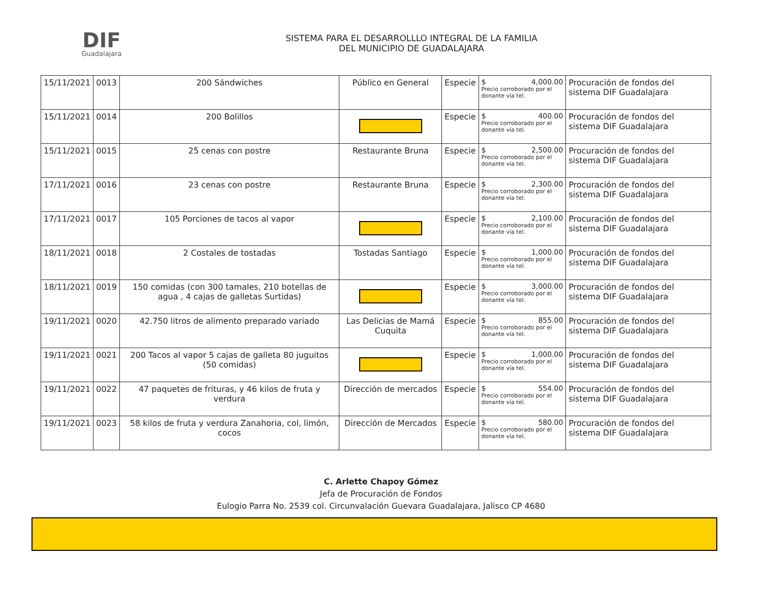DIF
Guadalajara
SISTEMA PARA EL DESARROLLLO INTEGRAL DE LA FAMILIA
DEL MUNICIPIO DE GUADALAJARA
| 15/11/2021 | 0013 | 200 Sándwiches | Público en General | Especie | $ 4,000.00 Precio corroborado por el donante vía tel. | Procuración de fondos del sistema DIF Guadalajara |
| 15/11/2021 | 0014 | 200 Bolillos | | Especie | $ 400.00 Precio corroborado por el donante vía tel. | Procuración de fondos del sistema DIF Guadalajara |
| 15/11/2021 | 0015 | 25 cenas con postre | Restaurante Bruna | Especie | $ 2,500.00 Precio corroborado por el donante vía tel. | Procuración de fondos del sistema DIF Guadalajara |
| 17/11/2021 | 0016 | 23 cenas con postre | Restaurante Bruna | Especie | $ 2,300.00 Precio corroborado por el donante vía tel. | Procuración de fondos del sistema DIF Guadalajara |
| 17/11/2021 | 0017 | 105 Porciones de tacos al vapor | | Especie | $ 2,100.00 Precio corroborado por el donante vía tel. | Procuración de fondos del sistema DIF Guadalajara |
| 18/11/2021 | 0018 | 2 Costales de tostadas | Tostadas Santiago | Especie | $ 1,000.00 Precio corroborado por el donante vía tel. | Procuración de fondos del sistema DIF Guadalajara |
| 18/11/2021 | 0019 | 150 comidas (con 300 tamales, 210 botellas de agua , 4 cajas de galletas Surtidas) | | Especie | $ 3,000.00 Precio corroborado por el donante vía tel. | Procuración de fondos del sistema DIF Guadalajara |
| 19/11/2021 | 0020 | 42.750 litros de alimento preparado variado | Las Delicias de Mamá Cuquita | Especie | $ 855.00 Precio corroborado por el donante vía tel. | Procuración de fondos del sistema DIF Guadalajara |
| 19/11/2021 | 0021 | 200 Tacos al vapor 5 cajas de galleta 80 juguitos (50 comidas) | | Especie | $ 1,000.00 Precio corroborado por el donante vía tel. | Procuración de fondos del sistema DIF Guadalajara |
| 19/11/2021 | 0022 | 47 paquetes de frituras, y 46 kilos de fruta y verdura | Dirección de mercados | Especie | $ 554.00 Precio corroborado por el donante vía tel. | Procuración de fondos del sistema DIF Guadalajara |
| 19/11/2021 | 0023 | 58 kilos de fruta y verdura Zanahoria, col, limón, cocos | Dirección de Mercados | Especie | $ 580.00 Precio corroborado por el donante vía tel. | Procuración de fondos del sistema DIF Guadalajara |
C. Arlette Chapoy Gómez
Jefa de Procuración de Fondos
Eulogio Parra No. 2539 col. Circunvalación Guevara Guadalajara, Jalisco CP 4680